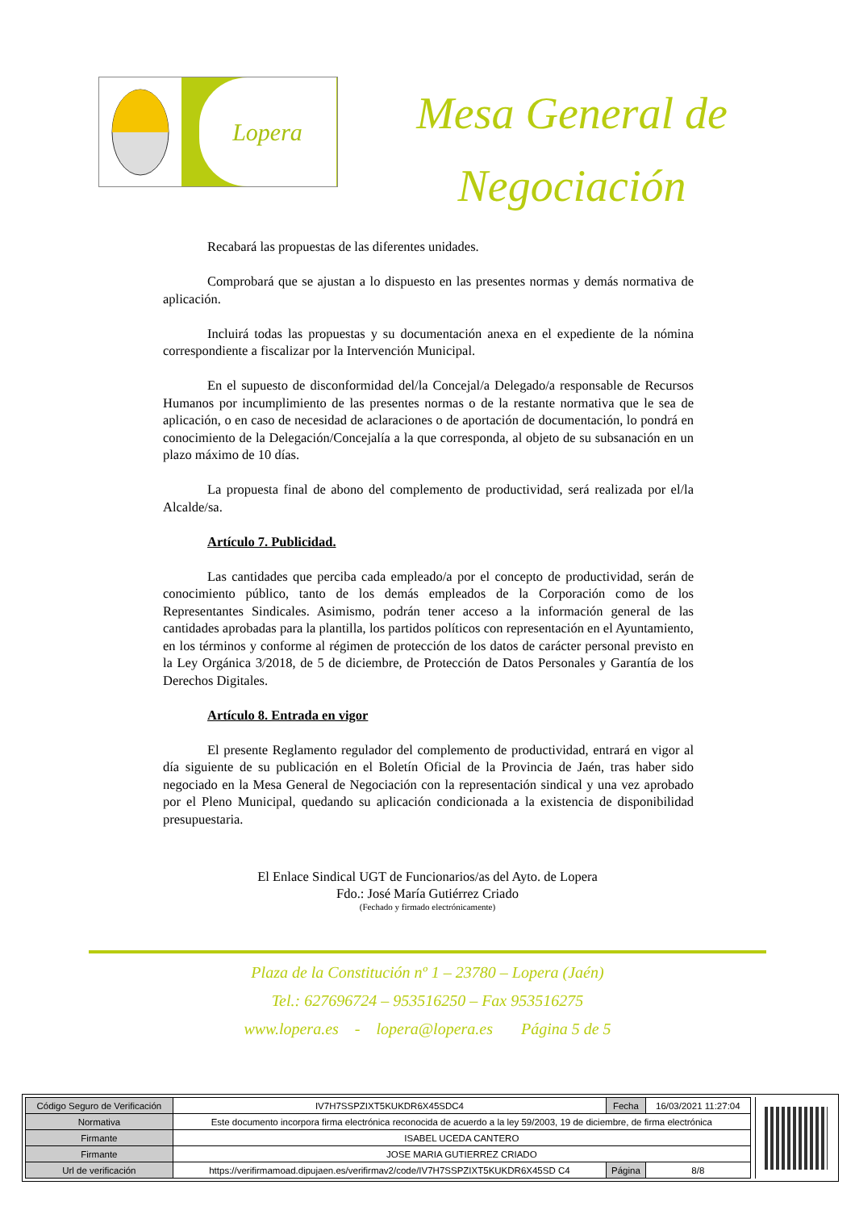Lopera
Mesa General de Negociación
Recabará las propuestas de las diferentes unidades.
Comprobará que se ajustan a lo dispuesto en las presentes normas y demás normativa de aplicación.
Incluirá todas las propuestas y su documentación anexa en el expediente de la nómina correspondiente a fiscalizar por la Intervención Municipal.
En el supuesto de disconformidad del/la Concejal/a Delegado/a responsable de Recursos Humanos por incumplimiento de las presentes normas o de la restante normativa que le sea de aplicación, o en caso de necesidad de aclaraciones o de aportación de documentación, lo pondrá en conocimiento de la Delegación/Concejalía a la que corresponda, al objeto de su subsanación en un plazo máximo de 10 días.
La propuesta final de abono del complemento de productividad, será realizada por el/la Alcalde/sa.
Artículo 7. Publicidad.
Las cantidades que perciba cada empleado/a por el concepto de productividad, serán de conocimiento público, tanto de los demás empleados de la Corporación como de los Representantes Sindicales. Asimismo, podrán tener acceso a la información general de las cantidades aprobadas para la plantilla, los partidos políticos con representación en el Ayuntamiento, en los términos y conforme al régimen de protección de los datos de carácter personal previsto en la Ley Orgánica 3/2018, de 5 de diciembre, de Protección de Datos Personales y Garantía de los Derechos Digitales.
Artículo 8. Entrada en vigor
El presente Reglamento regulador del complemento de productividad, entrará en vigor al día siguiente de su publicación en el Boletín Oficial de la Provincia de Jaén, tras haber sido negociado en la Mesa General de Negociación con la representación sindical y una vez aprobado por el Pleno Municipal, quedando su aplicación condicionada a la existencia de disponibilidad presupuestaria.
El Enlace Sindical UGT de Funcionarios/as del Ayto. de Lopera
Fdo.: José María Gutiérrez Criado
(Fechado y firmado electrónicamente)
Plaza de la Constitución nº 1 – 23780 – Lopera (Jaén)
Tel.: 627696724 – 953516250 – Fax 953516275
www.lopera.es - lopera@lopera.es Página 5 de 5
| Código Seguro de Verificación | IV7H7SSPZIXT5KUKDR6X45SDC4 | Fecha | 16/03/2021 11:27:04 |
| Normativa | Este documento incorpora firma electrónica reconocida de acuerdo a la ley 59/2003, 19 de diciembre, de firma electrónica | | |
| Firmante | ISABEL UCEDA CANTERO | | |
| Firmante | JOSE MARIA GUTIERREZ CRIADO | | |
| Url de verificación | https://verifirmamoad.dipujaen.es/verifirmav2/code/IV7H7SSPZIXT5KUKDR6X45SD C4 | Página | 8/8 |